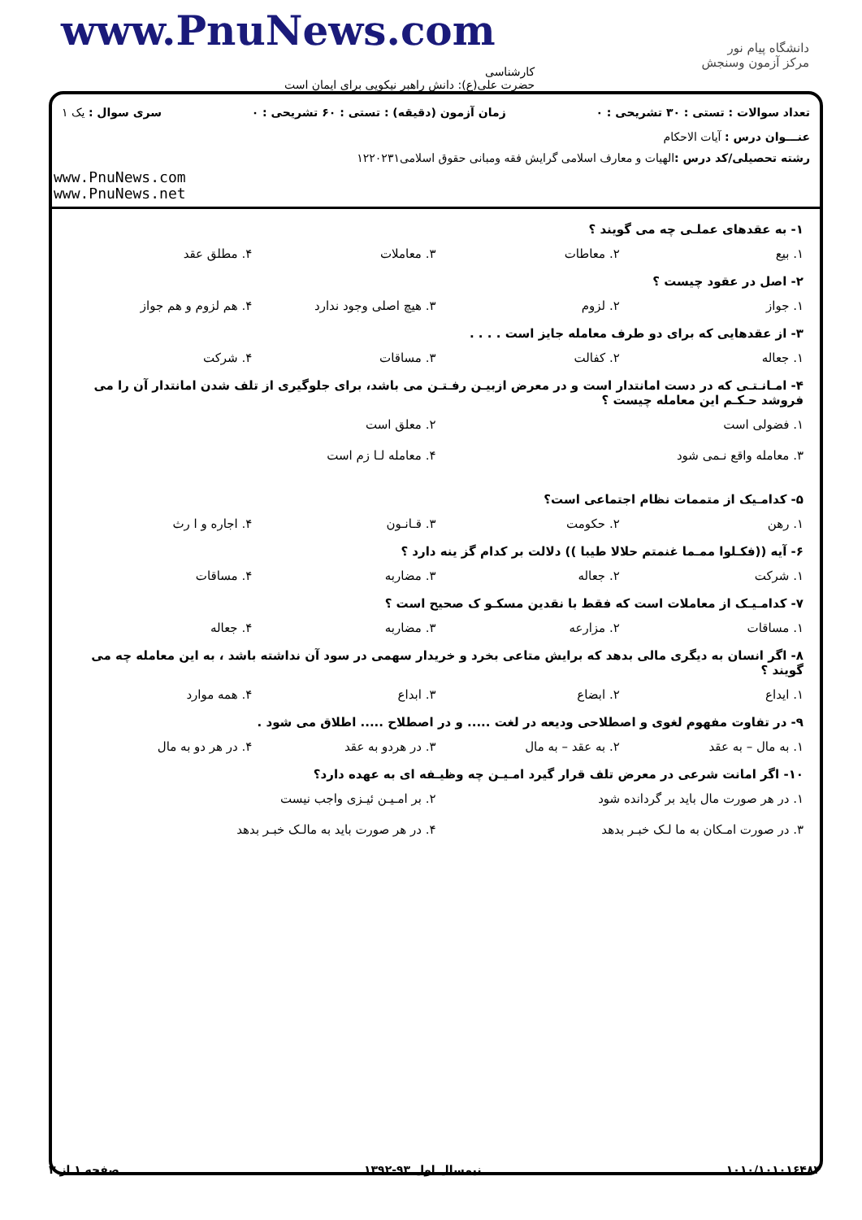www.PnuNews.com
کارشناسی
حضرت علی(ع): دانش راهبر نیکویی برای ایمان است
دانشگاه پیام نور
مرکز آزمون وسنجش
تعداد سوالات : تستی : ۳۰ تشریحی : ۰ زمان آزمون (دقیقه) : تستی : ۶۰ تشریحی : ۰ سری سوال : یک ۱
عنـــوان درس : آیات الاحکام
رشته تحصیلی/کد درس : الهیات و معارف اسلامی گرایش فقه ومبانی حقوق اسلامی۱۲۲۰۲۳۱
www.PnuNews.com
www.PnuNews.net
۱- به عقدهای عملـی چه می گویند ؟
۱. بیع ۲. معاطات ۳. معاملات ۴. مطلق عقد
۲- اصل در عقود چیست ؟
۱. جواز ۲. لزوم ۳. هیچ اصلی وجود ندارد ۴. هم لزوم و هم جواز
۳- از عقدهایی که برای دو طرف معامله جایز است . . . .
۱. جعاله ۲. کفالت ۳. مساقات ۴. شرکت
۴- امـانـتـی که در دست امانتدار است و در معرض ازبیـن رفـتـن می باشد، برای جلوگیری از تلف شدن امانتدار آن را می فروشد حـکـم این معامله چیست ؟
۱. فضولی است ۲. معلق است ۳. معامله واقع نـمی شود ۴. معامله لـا زم است
۵- کدامـیک از متممات نظام اجتماعی است؟
۱. رهن ۲. حکومت ۳. قـانـون ۴. اجاره و ا رث
۶- آیه ((فکـلوا ممـما غنمتم حلالا طیبا )) دلالت بر کدام گز ینه دارد ؟
۱. شرکت ۲. جعاله ۳. مضاربه ۴. مساقات
۷- کدامـیـک از معاملات است که فقط با نقدین مسکـو ک صحیح است ؟
۱. مساقات ۲. مزارعه ۳. مضاربه ۴. جعاله
۸- اگر انسان به دیگری مالی بدهد که برایش متاعی بخرد و خریدار سهمی در سود آن نداشته باشد ، به این معامله چه می گویند ؟
۱. ایداع ۲. ابضاع ۳. ابداع ۴. همه موارد
۹- در تفاوت مفهوم لغوی و اصطلاحی ودیعه در لغت ..... و در اصطلاح ..... اطلاق می شود .
۱. به مال – به عقد ۲. به عقد – به مال ۳. در هردو به عقد ۴. در هر دو به مال
۱۰- اگر امانت شرعی در معرض تلف قرار گیرد امـیـن چه وظیـفه ای به عهده دارد؟
۱. در هر صورت مال باید بر گردانده شود ۲. بر امـیـن ئیـزی واجب نیست ۳. در صورت امـکان به ما لـک خبـر بدهد ۴. در هر صورت باید به مالـک خبـر بدهد
۱۰۱۰/۱۰۱۰۱۶۴۸۴ نیمسال اول ۹۳-۱۳۹۲ صفحه ۱ از ۳